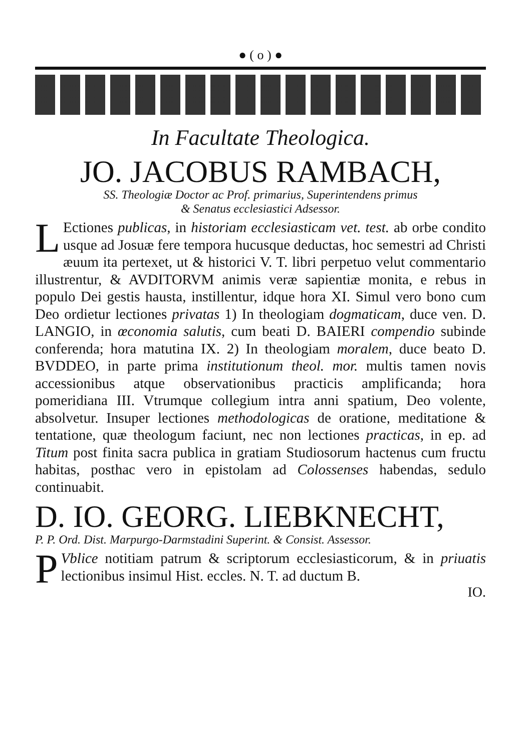● ( o ) ●
In Facultate Theologica.
JO. JACOBUS RAMBACH,
SS. Theologiæ Doctor ac Prof. primarius, Superintendens primus
& Senatus ecclesiastici Adsessor.
LEctiones publicas, in historiam ecclesiasticam vet. test. ab orbe condito usque ad Josuæ fere tempora hucusque deductas, hoc semestri ad Christi æuum ita pertexet, ut & historici V. T. libri perpetuo velut commentario illustrentur, & AVDITORVM animis veræ sapientiæ monita, e rebus in populo Dei gestis hausta, instillentur, idque hora XI. Simul vero bono cum Deo ordietur lectiones privatas 1) In theologiam dogmaticam, duce ven. D. LANGIO, in œconomia salutis, cum beati D. BAIERI compendio subinde conferenda; hora matutina IX. 2) In theologiam moralem, duce beato D. BVDDEO, in parte prima institutionum theol. mor. multis tamen novis accessionibus atque observationibus practicis amplificanda; hora pomeridiana III. Vtrumque collegium intra anni spatium, Deo volente, absolvetur. Insuper lectiones methodologicas de oratione, meditatione & tentatione, quæ theologum faciunt, nec non lectiones practicas, in ep. ad Titum post finita sacra publica in gratiam Studiosorum hactenus cum fructu habitas, posthac vero in epistolam ad Colossenses habendas, sedulo continuabit.
D. IO. GEORG. LIEBKNECHT,
P. P. Ord. Dist. Marpurgo-Darmstadini Superint. & Consist. Assessor.
PVblice notitiam patrum & scriptorum ecclesiasticorum, & in priuatis lectionibus insimul Hist. eccles. N. T. ad ductum B.
IO.